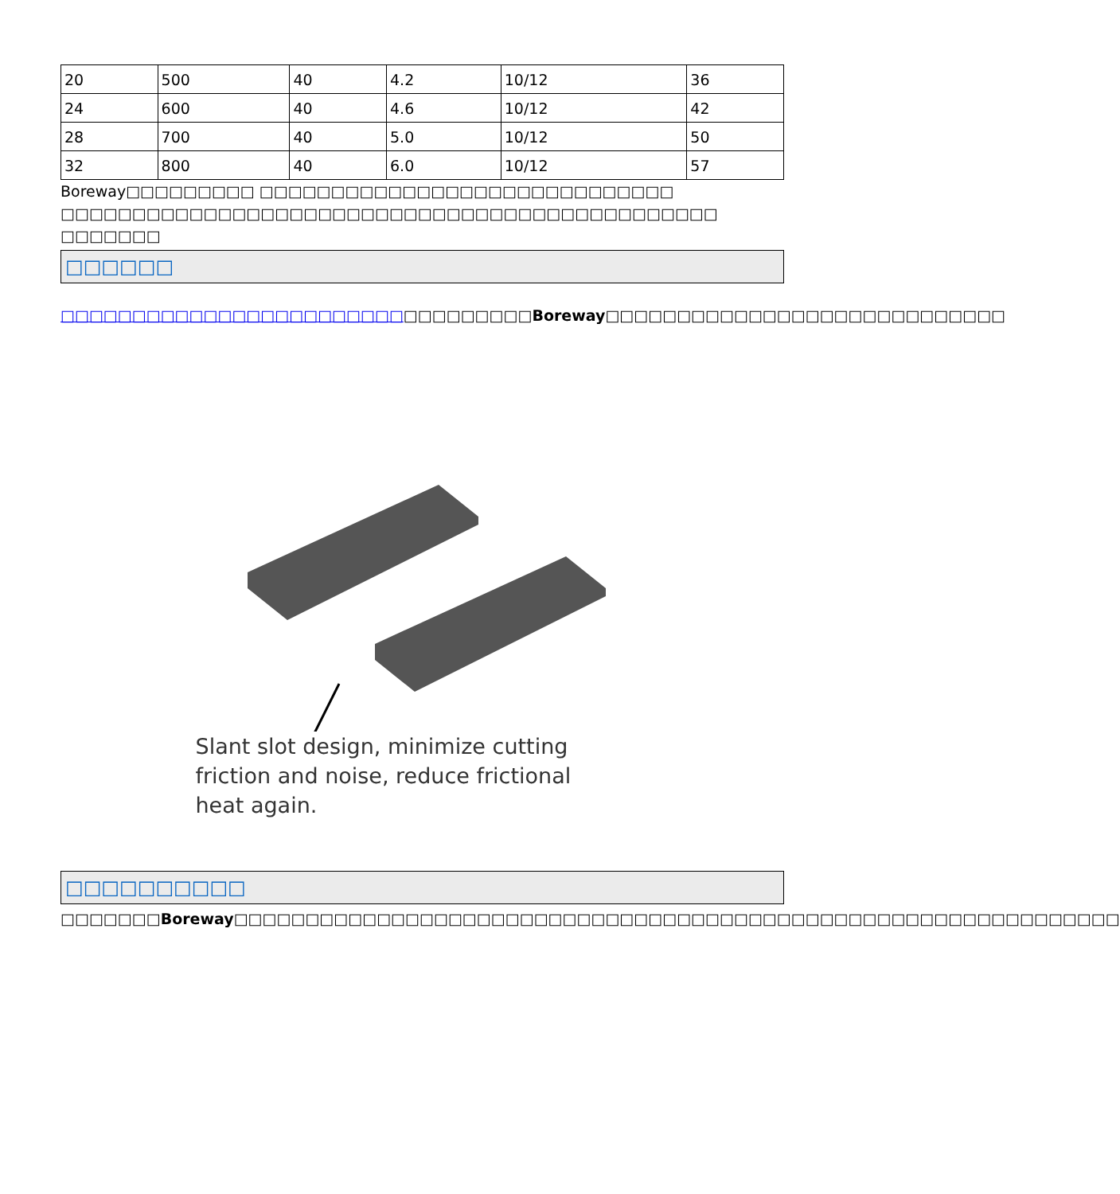| 20 | 500 | 40 | 4.2 | 10/12 | 36 |
| 24 | 600 | 40 | 4.6 | 10/12 | 42 |
| 28 | 700 | 40 | 5.0 | 10/12 | 50 |
| 32 | 800 | 40 | 6.0 | 10/12 | 57 |
Boreway□□□□□□□□□ □□□□□□□□□□□□□□□□□□□□□□□□□□□□□
□□□□□□□□□□□□□□□□□□□□□□□□□□□□□□□□□□□□□□□□□□□□□□
□□□□□□□
□□□□□□
□□□□□□□□□□□□□□□□□□□□□□□□□□□□□□□□□Boreway□□□□□□□□□□□□□□□□□□□□□□□□□□□□
Slant slot design, minimize cutting friction and noise, reduce frictional heat again.
□□□□□□□□□□
□□□□□□□Boreway□□□□□□□□□□□□□□□□□□□□□□□□□□□□□□□□□□□□□□□□□□□□□□□□□□□□□□□□□□□□□□